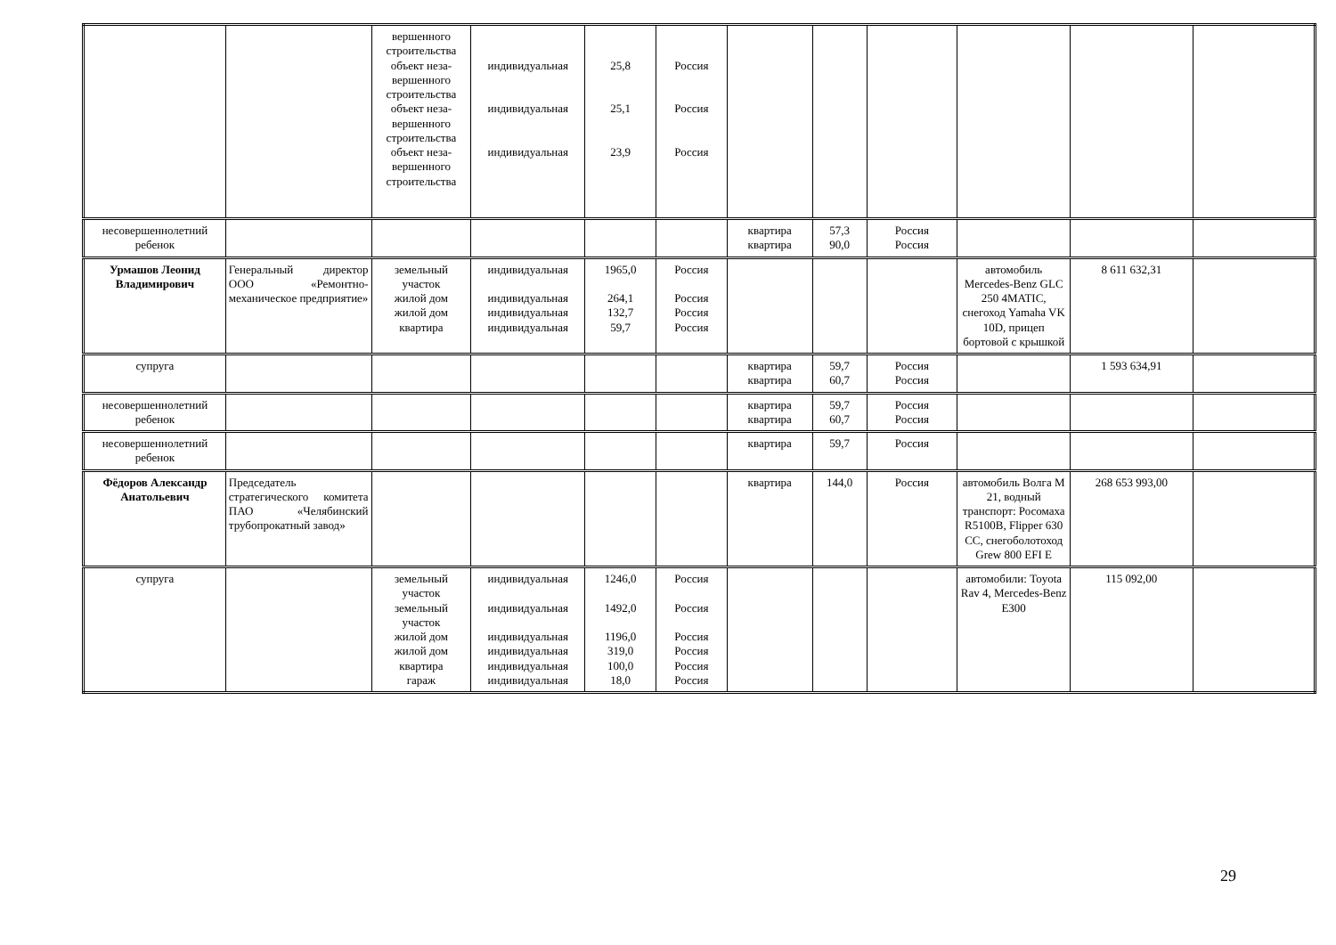| | | вершенного строительства объект неза-вершенного строительства объект неза-вершенного строительства объект неза-вершенного строительства | индивидуальная индивидуальная индивидуальная | 25,8 25,1 23,9 | Россия Россия Россия | | | | | | |
| несовершеннолетний ребенок | | | | | | квартира квартира | 57,3 90,0 | Россия Россия | | | |
| Урмашов Леонид Владимирович | Генеральный директор ООО «Ремонтно-механическое предприятие» | земельный участок жилой дом жилой дом квартира | индивидуальная индивидуальная индивидуальная индивидуальная | 1965,0 264,1 132,7 59,7 | Россия Россия Россия Россия | | | | автомобиль Mercedes-Benz GLC 250 4MATIC, снегоход Yamaha VK 10D, прицеп бортовой с крышкой | 8 611 632,31 | |
| супруга | | | | | | квартира квартира | 59,7 60,7 | Россия Россия | | 1 593 634,91 | |
| несовершеннолетний ребенок | | | | | | квартира квартира | 59,7 60,7 | Россия Россия | | | |
| несовершеннолетний ребенок | | | | | | квартира | 59,7 | Россия | | | |
| Фёдоров Александр Анатольевич | Председатель стратегического комитета ПАО «Челябинский трубопрокатный завод» | | | | | квартира | 144,0 | Россия | автомобиль Волга М 21, водный транспорт: Росомаха R5100B, Flipper 630 CC, снегоболотоход Grew 800 EFI E | 268 653 993,00 | |
| супруга | | земельный участок земельный участок жилой дом жилой дом квартира гараж | индивидуальная индивидуальная индивидуальная индивидуальная индивидуальная индивидуальная | 1246,0 1492,0 1196,0 319,0 100,0 18,0 | Россия Россия Россия Россия Россия Россия | | | | автомобили: Toyota Rav 4, Mercedes-Benz E300 | 115 092,00 | |
29